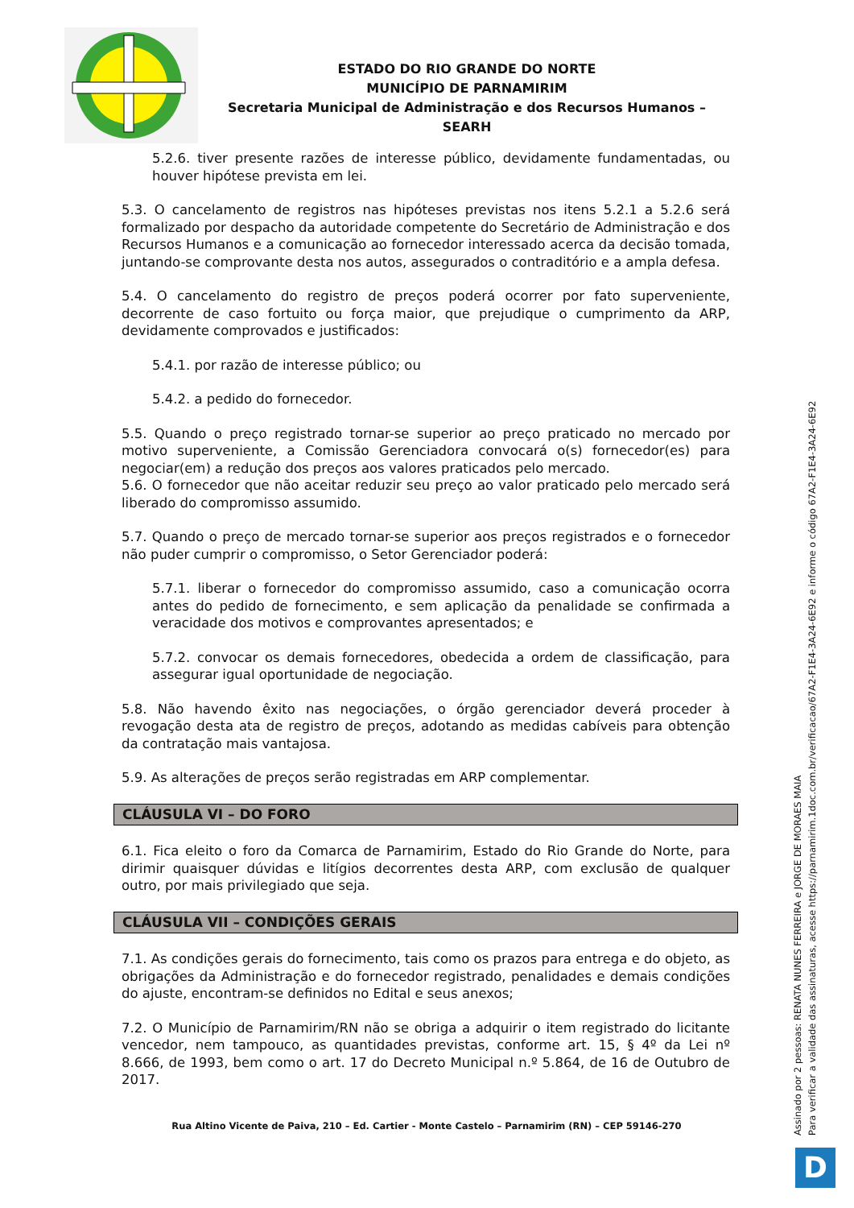ESTADO DO RIO GRANDE DO NORTE
MUNICÍPIO DE PARNAMIRIM
Secretaria Municipal de Administração e dos Recursos Humanos – SEARH
5.2.6. tiver presente razões de interesse público, devidamente fundamentadas, ou houver hipótese prevista em lei.
5.3. O cancelamento de registros nas hipóteses previstas nos itens 5.2.1 a 5.2.6 será formalizado por despacho da autoridade competente do Secretário de Administração e dos Recursos Humanos e a comunicação ao fornecedor interessado acerca da decisão tomada, juntando-se comprovante desta nos autos, assegurados o contraditório e a ampla defesa.
5.4. O cancelamento do registro de preços poderá ocorrer por fato superveniente, decorrente de caso fortuito ou força maior, que prejudique o cumprimento da ARP, devidamente comprovados e justificados:
5.4.1. por razão de interesse público; ou
5.4.2. a pedido do fornecedor.
5.5. Quando o preço registrado tornar-se superior ao preço praticado no mercado por motivo superveniente, a Comissão Gerenciadora convocará o(s) fornecedor(es) para negociar(em) a redução dos preços aos valores praticados pelo mercado.
5.6. O fornecedor que não aceitar reduzir seu preço ao valor praticado pelo mercado será liberado do compromisso assumido.
5.7. Quando o preço de mercado tornar-se superior aos preços registrados e o fornecedor não puder cumprir o compromisso, o Setor Gerenciador poderá:
5.7.1. liberar o fornecedor do compromisso assumido, caso a comunicação ocorra antes do pedido de fornecimento, e sem aplicação da penalidade se confirmada a veracidade dos motivos e comprovantes apresentados; e
5.7.2. convocar os demais fornecedores, obedecida a ordem de classificação, para assegurar igual oportunidade de negociação.
5.8. Não havendo êxito nas negociações, o órgão gerenciador deverá proceder à revogação desta ata de registro de preços, adotando as medidas cabíveis para obtenção da contratação mais vantajosa.
5.9. As alterações de preços serão registradas em ARP complementar.
CLÁUSULA VI – DO FORO
6.1. Fica eleito o foro da Comarca de Parnamirim, Estado do Rio Grande do Norte, para dirimir quaisquer dúvidas e litígios decorrentes desta ARP, com exclusão de qualquer outro, por mais privilegiado que seja.
CLÁUSULA VII – CONDIÇÕES GERAIS
7.1. As condições gerais do fornecimento, tais como os prazos para entrega e do objeto, as obrigações da Administração e do fornecedor registrado, penalidades e demais condições do ajuste, encontram-se definidos no Edital e seus anexos;
7.2. O Município de Parnamirim/RN não se obriga a adquirir o item registrado do licitante vencedor, nem tampouco, as quantidades previstas, conforme art. 15, § 4º da Lei nº 8.666, de 1993, bem como o art. 17 do Decreto Municipal n.º 5.864, de 16 de Outubro de 2017.
Rua Altino Vicente de Paiva, 210 – Ed. Cartier - Monte Castelo – Parnamirim (RN) – CEP 59146-270
Assinado por 2 pessoas: RENATA NUNES FERREIRA e JORGE DE MORAES MAIA
Para verificar a validade das assinaturas, acesse https://parnamirim.1doc.com.br/verificacao/67A2-F1E4-3A24-6E92 e informe o código 67A2-F1E4-3A24-6E92
D